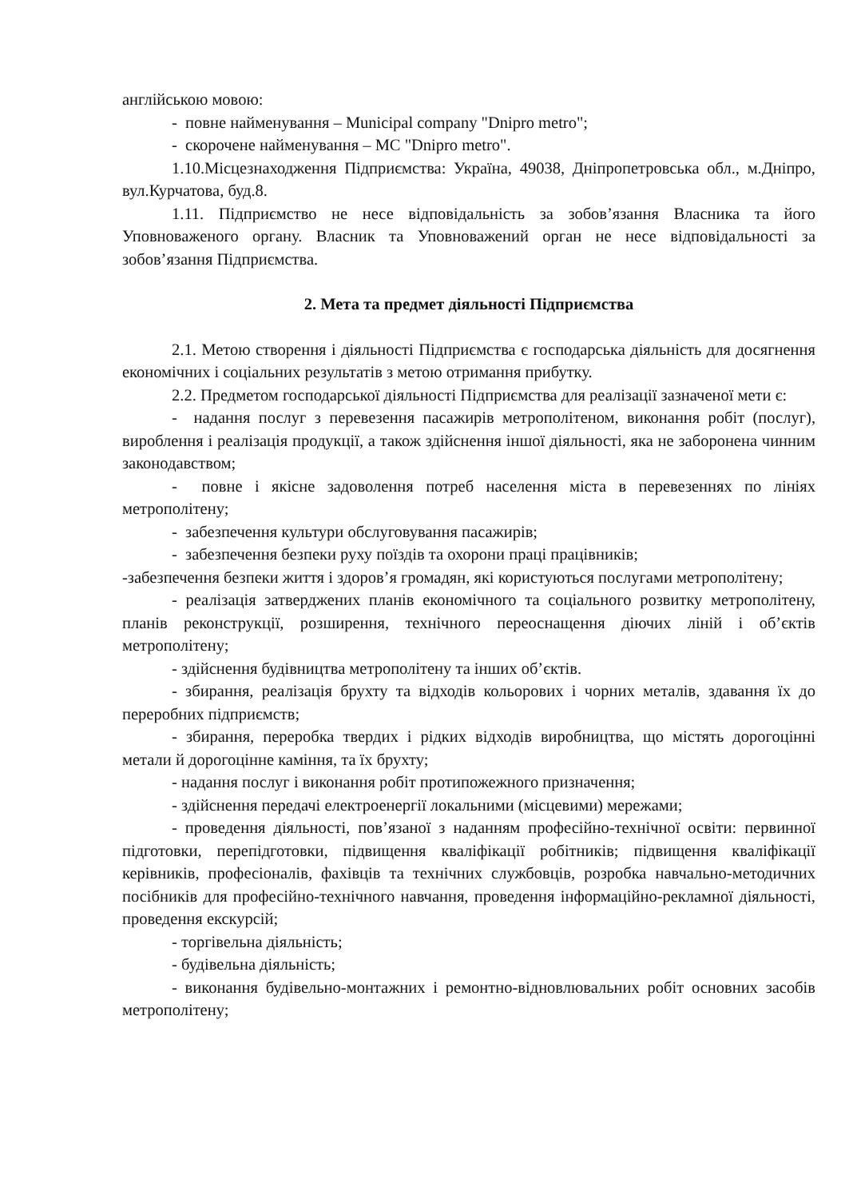англійською мовою:
- повне найменування – Municipal company "Dnipro metro";
- скорочене найменування – MC "Dnipro metro".
1.10.Місцезнаходження Підприємства: Україна, 49038, Дніпропетровська обл., м.Дніпро, вул.Курчатова, буд.8.
1.11. Підприємство не несе відповідальність за зобов’язання Власника та його Уповноваженого органу. Власник та Уповноважений орган не несе відповідальності за зобов’язання Підприємства.
2. Мета та предмет діяльності Підприємства
2.1. Метою створення і діяльності Підприємства є господарська діяльність для досягнення економічних і соціальних результатів з метою отримання прибутку.
2.2. Предметом господарської діяльності Підприємства для реалізації зазначеної мети є:
- надання послуг з перевезення пасажирів метрополітеном, виконання робіт (послуг), вироблення і реалізація продукції, а також здійснення іншої діяльності, яка не заборонена чинним законодавством;
- повне і якісне задоволення потреб населення міста в перевезеннях по лініях метрополітену;
- забезпечення культури обслуговування пасажирів;
- забезпечення безпеки руху поїздів та охорони праці працівників;
-забезпечення безпеки життя і здоров’я громадян, які користуються послугами метрополітену;
- реалізація затверджених планів економічного та соціального розвитку метрополітену, планів реконструкції, розширення, технічного переоснащення діючих ліній і об’єктів метрополітену;
- здійснення будівництва метрополітену та інших об’єктів.
- збирання, реалізація брухту та відходів кольорових і чорних металів, здавання їх до переробних підприємств;
- збирання, переробка твердих і рідких відходів виробництва, що містять дорогоцінні метали й дорогоцінне каміння, та їх брухту;
- надання послуг і виконання робіт протипожежного призначення;
- здійснення передачі електроенергії локальними (місцевими) мережами;
- проведення діяльності, пов’язаної з наданням професійно-технічної освіти: первинної підготовки, перепідготовки, підвищення кваліфікації робітників; підвищення кваліфікації керівників, професіоналів, фахівців та технічних службовців, розробка навчально-методичних посібників для професійно-технічного навчання, проведення інформаційно-рекламної діяльності, проведення екскурсій;
- торгівельна діяльність;
- будівельна діяльність;
- виконання будівельно-монтажних і ремонтно-відновлювальних робіт основних засобів метрополітену;